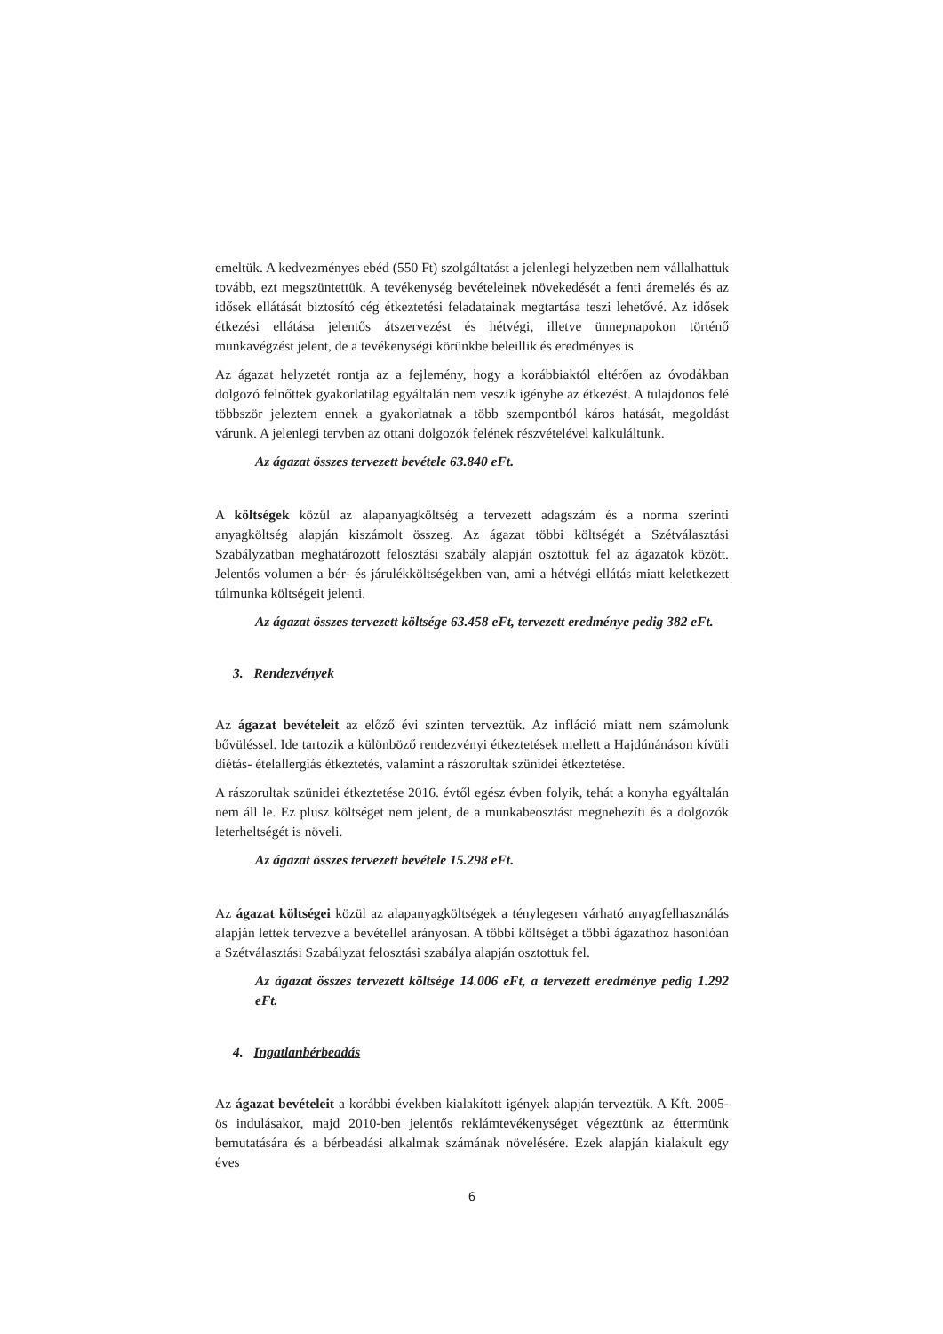emeltük. A kedvezményes ebéd (550 Ft) szolgáltatást a jelenlegi helyzetben nem vállalhattuk tovább, ezt megszüntettük. A tevékenység bevételeinek növekedését a fenti áremelés és az idősek ellátását biztosító cég étkeztetési feladatainak megtartása teszi lehetővé. Az idősek étkezési ellátása jelentős átszervezést és hétvégi, illetve ünnepnapokon történő munkavégzést jelent, de a tevékenységi körünkbe beleillik és eredményes is.
Az ágazat helyzetét rontja az a fejlemény, hogy a korábbiaktól eltérően az óvodákban dolgozó felnőttek gyakorlatilag egyáltalán nem veszik igénybe az étkezést. A tulajdonos felé többször jeleztem ennek a gyakorlatnak a több szempontból káros hatását, megoldást várunk. A jelenlegi tervben az ottani dolgozók felének részvételével kalkuláltunk.
Az ágazat összes tervezett bevétele 63.840 eFt.
A költségek közül az alapanyagköltség a tervezett adagszám és a norma szerinti anyagköltség alapján kiszámolt összeg. Az ágazat többi költségét a Szétválasztási Szabályzatban meghatározott felosztási szabály alapján osztottuk fel az ágazatok között. Jelentős volumen a bér- és járulékköltségekben van, ami a hétvégi ellátás miatt keletkezett túlmunka költségeit jelenti.
Az ágazat összes tervezett költsége 63.458 eFt, tervezett eredménye pedig 382 eFt.
3. Rendezvények
Az ágazat bevételeit az előző évi szinten terveztük. Az infláció miatt nem számolunk bővüléssel. Ide tartozik a különböző rendezvényi étkeztetések mellett a Hajdúnánáson kívüli diétás- ételallergiás étkeztetés, valamint a rászorultak szünidei étkeztetése.
A rászorultak szünidei étkeztetése 2016. évtől egész évben folyik, tehát a konyha egyáltalán nem áll le. Ez plusz költséget nem jelent, de a munkabeosztást megnehezíti és a dolgozók leterheltségét is növeli.
Az ágazat összes tervezett bevétele 15.298 eFt.
Az ágazat költségei közül az alapanyagköltségek a ténylegesen várható anyagfelhasználás alapján lettek tervezve a bevétellel arányosan. A többi költséget a többi ágazathoz hasonlóan a Szétválasztási Szabályzat felosztási szabálya alapján osztottuk fel.
Az ágazat összes tervezett költsége 14.006 eFt, a tervezett eredménye pedig 1.292 eFt.
4. Ingatlanbérbeadás
Az ágazat bevételeit a korábbi években kialakított igények alapján terveztük. A Kft. 2005-ös indulásakor, majd 2010-ben jelentős reklámtevékenységet végeztünk az éttermünk bemutatására és a bérbeadási alkalmak számának növelésére. Ezek alapján kialakult egy éves
6